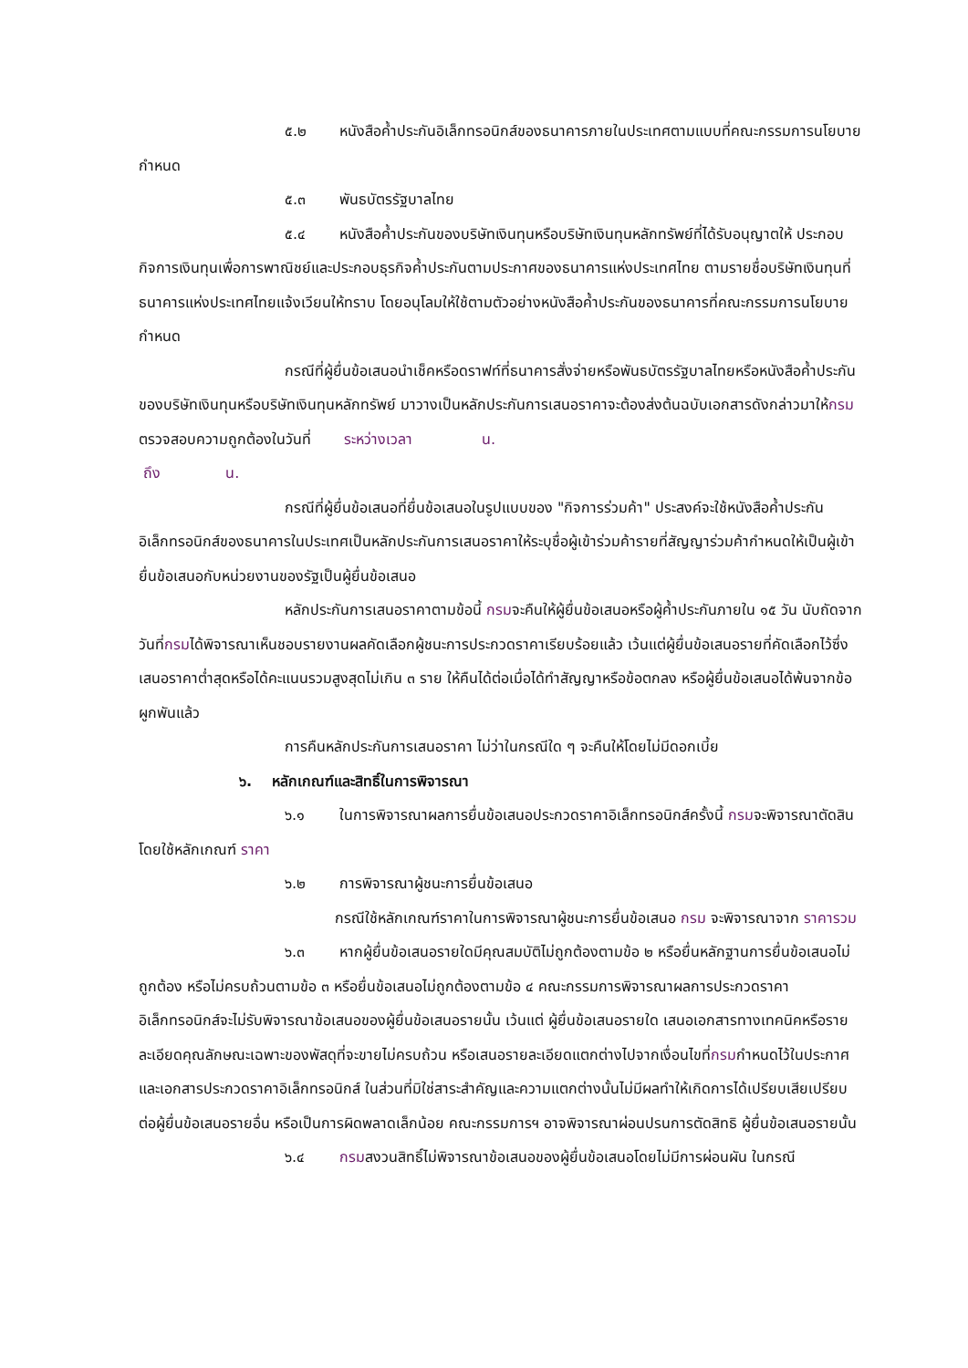๕.๒ หนังสือค้ำประกันอิเล็กทรอนิกส์ของธนาคารภายในประเทศตามแบบที่คณะกรรมการนโยบายกำหนด
๕.๓ พันธบัตรรัฐบาลไทย
๕.๔ หนังสือค้ำประกันของบริษัทเงินทุนหรือบริษัทเงินทุนหลักทรัพย์ที่ได้รับอนุญาตให้ ประกอบกิจการเงินทุนเพื่อการพาณิชย์และประกอบธุรกิจค้ำประกันตามประกาศของธนาคารแห่งประเทศไทย ตามรายชื่อบริษัทเงินทุนที่ธนาคารแห่งประเทศไทยแจ้งเวียนให้ทราบ โดยอนุโลมให้ใช้ตามตัวอย่างหนังสือค้ำประกันของธนาคารที่คณะกรรมการนโยบายกำหนด
กรณีที่ผู้ยื่นข้อเสนอนำเช็คหรือดราฟท์ที่ธนาคารสั่งจ่ายหรือพันธบัตรรัฐบาลไทยหรือหนังสือค้ำประกันของบริษัทเงินทุนหรือบริษัทเงินทุนหลักทรัพย์ มาวางเป็นหลักประกันการเสนอราคาจะต้องส่งต้นฉบับเอกสารดังกล่าวมาให้กรมตรวจสอบความถูกต้องในวันที่ ระหว่างเวลา น.
ถึง น.
กรณีที่ผู้ยื่นข้อเสนอที่ยื่นข้อเสนอในรูปแบบของ "กิจการร่วมค้า" ประสงค์จะใช้หนังสือค้ำประกันอิเล็กทรอนิกส์ของธนาคารในประเทศเป็นหลักประกันการเสนอราคาให้ระบุชื่อผู้เข้าร่วมค้ารายที่สัญญาร่วมค้ากำหนดให้เป็นผู้เข้ายื่นข้อเสนอกับหน่วยงานของรัฐเป็นผู้ยื่นข้อเสนอ
หลักประกันการเสนอราคาตามข้อนี้ กรมจะคืนให้ผู้ยื่นข้อเสนอหรือผู้ค้ำประกันภายใน ๑๕ วัน นับถัดจากวันที่กรมได้พิจารณาเห็นชอบรายงานผลคัดเลือกผู้ชนะการประกวดราคาเรียบร้อยแล้ว เว้นแต่ผู้ยื่นข้อเสนอรายที่คัดเลือกไว้ซึ่งเสนอราคาต่ำสุดหรือได้คะแนนรวมสูงสุดไม่เกิน ๓ ราย ให้คืนได้ต่อเมื่อได้ทำสัญญาหรือข้อตกลง หรือผู้ยื่นข้อเสนอได้พ้นจากข้อผูกพันแล้ว
การคืนหลักประกันการเสนอราคา ไม่ว่าในกรณีใด ๆ จะคืนให้โดยไม่มีดอกเบี้ย
๖. หลักเกณฑ์และสิทธิ์ในการพิจารณา
๖.๑ ในการพิจารณาผลการยื่นข้อเสนอประกวดราคาอิเล็กทรอนิกส์ครั้งนี้ กรมจะพิจารณาตัดสินโดยใช้หลักเกณฑ์ ราคา
๖.๒ การพิจารณาผู้ชนะการยื่นข้อเสนอ
กรณีใช้หลักเกณฑ์ราคาในการพิจารณาผู้ชนะการยื่นข้อเสนอ กรม จะพิจารณาจาก ราคารวม
๖.๓ หากผู้ยื่นข้อเสนอรายใดมีคุณสมบัติไม่ถูกต้องตามข้อ ๒ หรือยื่นหลักฐานการยื่นข้อเสนอไม่ถูกต้อง หรือไม่ครบถ้วนตามข้อ ๓ หรือยื่นข้อเสนอไม่ถูกต้องตามข้อ ๔ คณะกรรมการพิจารณาผลการประกวดราคาอิเล็กทรอนิกส์จะไม่รับพิจารณาข้อเสนอของผู้ยื่นข้อเสนอรายนั้น เว้นแต่ ผู้ยื่นข้อเสนอรายใด เสนอเอกสารทางเทคนิคหรือรายละเอียดคุณลักษณะเฉพาะของพัสดุที่จะขายไม่ครบถ้วน หรือเสนอรายละเอียดแตกต่างไปจากเงื่อนไขที่กรมกำหนดไว้ในประกาศและเอกสารประกวดราคาอิเล็กทรอนิกส์ ในส่วนที่มิใช่สาระสำคัญและความแตกต่างนั้นไม่มีผลทำให้เกิดการได้เปรียบเสียเปรียบ ต่อผู้ยื่นข้อเสนอรายอื่น หรือเป็นการผิดพลาดเล็กน้อย คณะกรรมการฯ อาจพิจารณาผ่อนปรนการตัดสิทธิ ผู้ยื่นข้อเสนอรายนั้น
๖.๔ กรมสงวนสิทธิ์ไม่พิจารณาข้อเสนอของผู้ยื่นข้อเสนอโดยไม่มีการผ่อนผัน ในกรณี